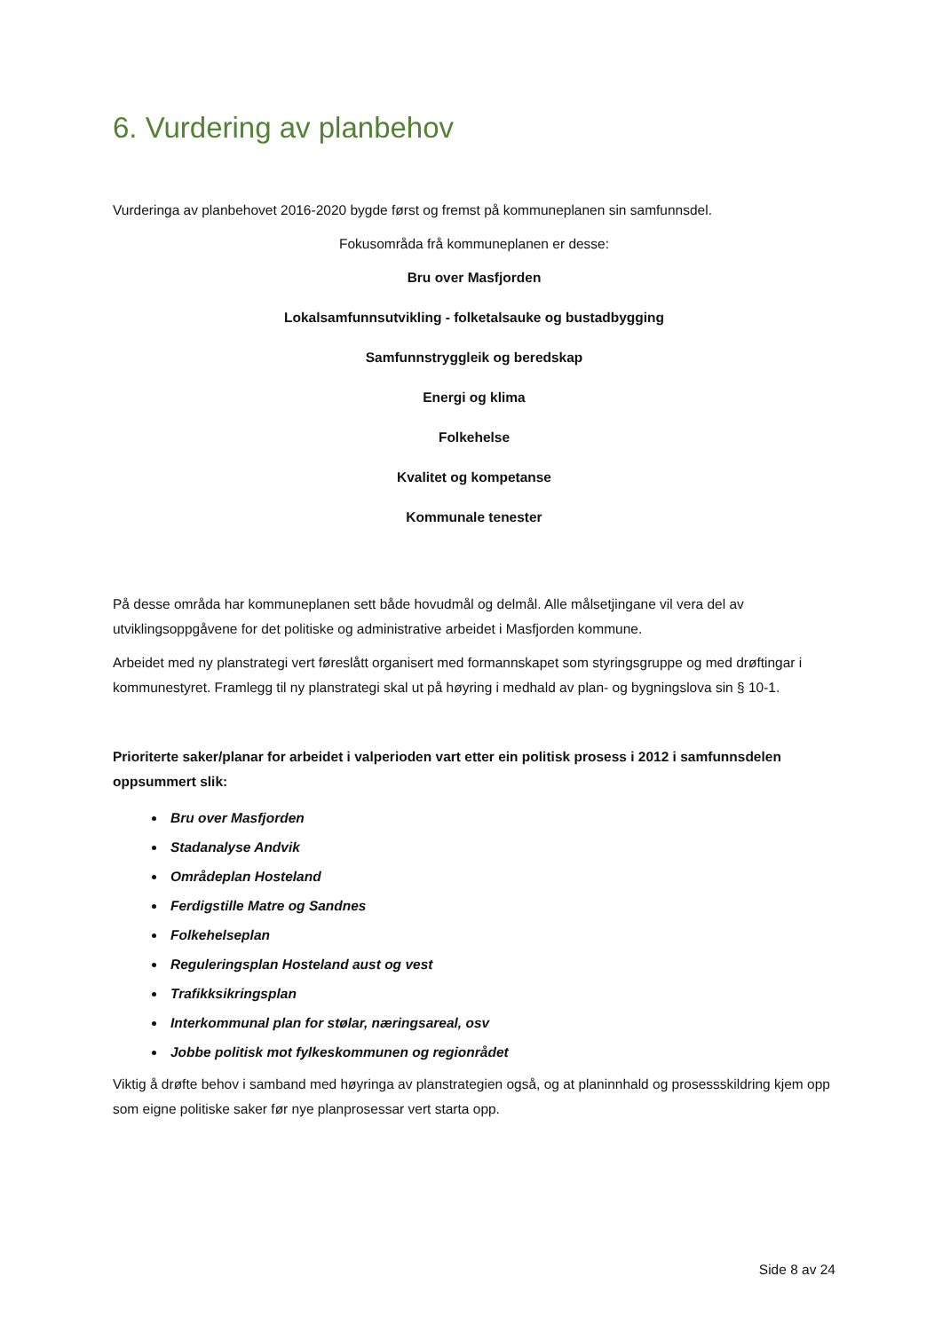6. Vurdering av planbehov
Vurderinga av planbehovet 2016-2020 bygde først og fremst på kommuneplanen sin samfunnsdel.
Fokusområda frå kommuneplanen er desse:
Bru over Masfjorden
Lokalsamfunnsutvikling - folketalsauke og bustadbygging
Samfunnstryggleik og beredskap
Energi og klima
Folkehelse
Kvalitet og kompetanse
Kommunale tenester
På desse områda har kommuneplanen sett både hovudmål og delmål. Alle målsetjingane vil vera del av utviklingsoppgåvene for det politiske og administrative arbeidet i Masfjorden kommune.
Arbeidet med ny planstrategi vert føreslått organisert med formannskapet som styringsgruppe og med drøftingar i kommunestyret. Framlegg til ny planstrategi skal ut på høyring i medhald av plan- og bygningslova sin § 10-1.
Prioriterte saker/planar for arbeidet i valperioden vart etter ein politisk prosess i 2012 i samfunnsdelen oppsummert slik:
Bru over Masfjorden
Stadanalyse Andvik
Områdeplan Hosteland
Ferdigstille Matre og Sandnes
Folkehelseplan
Reguleringsplan Hosteland aust og vest
Trafikksikringsplan
Interkommunal plan for stølar, næringsareal, osv
Jobbe politisk mot fylkeskommunen og regionrådet
Viktig å drøfte behov i samband med høyringa av planstrategien også, og at planinnhald og prosessskildring kjem opp som eigne politiske saker før nye planprosessar vert starta opp.
Side 8 av 24